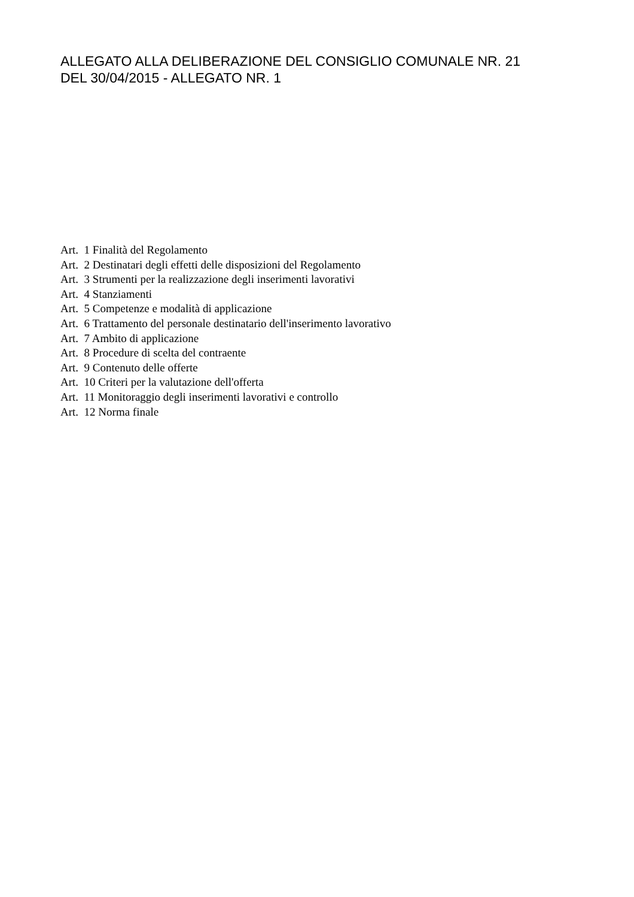ALLEGATO ALLA DELIBERAZIONE DEL CONSIGLIO COMUNALE NR. 21
DEL 30/04/2015 - ALLEGATO NR. 1
Art. 1 Finalità del Regolamento
Art. 2 Destinatari degli effetti delle disposizioni del Regolamento
Art. 3 Strumenti per la realizzazione degli inserimenti lavorativi
Art. 4 Stanziamenti
Art. 5 Competenze e modalità di applicazione
Art. 6 Trattamento del personale destinatario dell'inserimento lavorativo
Art. 7 Ambito di applicazione
Art. 8 Procedure di scelta del contraente
Art. 9 Contenuto delle offerte
Art. 10 Criteri per la valutazione dell'offerta
Art. 11 Monitoraggio degli inserimenti lavorativi e controllo
Art. 12 Norma finale